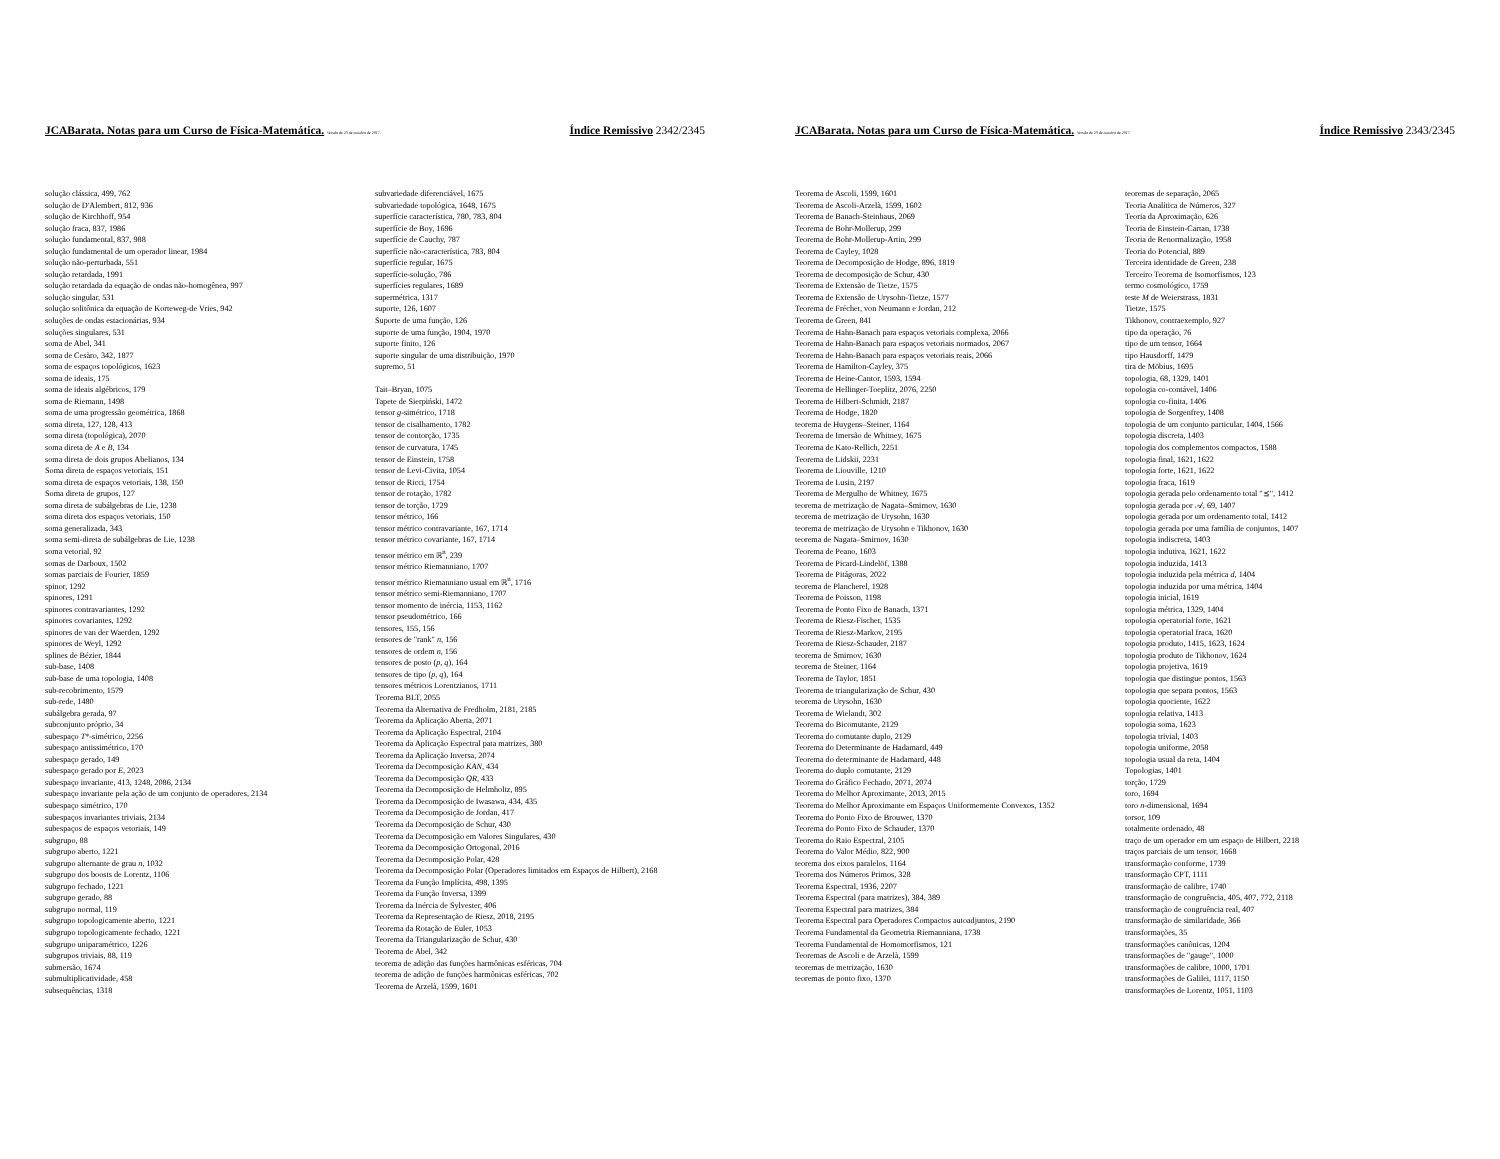JCABarata. Notas para um Curso de Física-Matemática. Versão de 23 de outubro de 2017. Índice Remissivo 2342/2345
solução clássica, 499, 762
solução de D'Alembert, 812, 936
solução de Kirchhoff, 954
solução fraca, 837, 1986
solução fundamental, 837, 988
solução fundamental de um operador linear, 1984
solução não-perturbada, 551
solução retardada, 1991
solução retardada da equação de ondas não-homogênea, 997
solução singular, 531
solução solitônica da equação de Korteweg-de Vries, 942
soluções de ondas estacionárias, 934
soluções singulares, 531
soma de Abel, 341
soma de Cesàro, 342, 1877
soma de espaços topológicos, 1623
soma de ideais, 175
soma de ideais algébricos, 179
soma de Riemann, 1498
soma de uma progressão geométrica, 1868
soma direta, 127, 128, 413
soma direta (topológica), 2070
soma direta de A e B, 134
soma direta de dois grupos Abelianos, 134
Soma direta de espaços vetoriais, 151
soma direta de espaços vetoriais, 138, 150
Soma direta de grupos, 127
soma direta de subálgebras de Lie, 1238
soma direta dos espaços vetoriais, 150
soma generalizada, 343
soma semi-direta de subálgebras de Lie, 1238
soma vetorial, 92
somas de Darboux, 1502
somas parciais de Fourier, 1859
spinor, 1292
spinores, 1291
spinores contravariantes, 1292
spinores covariantes, 1292
spinores de van der Waerden, 1292
spinores de Weyl, 1292
splines de Bézier, 1844
sub-base, 1408
sub-base de uma topologia, 1408
sub-recobrimento, 1579
sub-rede, 1480
subálgebra gerada, 97
subconjunto próprio, 34
subespaço T*-simétrico, 2256
subespaço antissimétrico, 170
subespaço gerado, 149
subespaço gerado por E, 2023
subespaço invariante, 413, 1248, 2086, 2134
subespaço invariante pela ação de um conjunto de operadores, 2134
subespaço simétrico, 170
subespaços invariantes triviais, 2134
subespaços de espaços vetoriais, 149
subgrupo, 88
subgrupo aberto, 1221
subgrupo alternante de grau n, 1032
subgrupo dos boosts de Lorentz, 1106
subgrupo fechado, 1221
subgrupo gerado, 88
subgrupo normal, 119
subgrupo topologicamente aberto, 1221
subgrupo topologicamente fechado, 1221
subgrupo uniparamétrico, 1226
subgrupos triviais, 88, 119
submersão, 1674
submultiplicatividade, 458
subsequências, 1318
subvariedade diferenciável, 1675
subvariedade topológica, 1648, 1675
superfície característica, 780, 783, 804
superfície de Boy, 1696
superfície de Cauchy, 787
superfície não-característica, 783, 804
superfície regular, 1675
superfície-solução, 786
superfícies regulares, 1689
supermétrica, 1317
suporte, 126, 1607
Suporte de uma função, 126
suporte de uma função, 1904, 1970
suporte finito, 126
suporte singular de uma distribuição, 1970
supremo, 51
Tait–Bryan, 1075
Tapete de Sierpiński, 1472
tensor g-simétrico, 1718
tensor de cisalhamento, 1782
tensor de contorção, 1735
tensor de curvatura, 1745
tensor de Einstein, 1758
tensor de Levi-Civita, 1054
tensor de Ricci, 1754
tensor de rotação, 1782
tensor de torção, 1729
tensor métrico, 166
tensor métrico contravariante, 167, 1714
tensor métrico covariante, 167, 1714
tensor métrico em ℝ<sup>n</sup>, 239
tensor métrico Riemanniano, 1707
tensor métrico Riemanniano usual em ℝ<sup>n</sup>, 1716
tensor métrico semi-Riemanniano, 1707
tensor momento de inércia, 1153, 1162
tensor pseudométrico, 166
tensores, 155, 156
tensores de "rank" n, 156
tensores de ordem n, 156
tensores de posto (p, q), 164
tensores de tipo (p, q), 164
tensores métricos Lorentzianos, 1711
Teorema BLT, 2055
Teorema da Alternativa de Fredholm, 2181, 2185
Teorema da Aplicação Aberta, 2071
Teorema da Aplicação Espectral, 2104
Teorema da Aplicação Espectral pata matrizes, 380
Teorema da Aplicação Inversa, 2074
Teorema da Decomposição KAN, 434
Teorema da Decomposição QR, 433
Teorema da Decomposição de Helmholtz, 895
Teorema da Decomposição de Iwasawa, 434, 435
Teorema da Decomposição de Jordan, 417
Teorema da Decomposição de Schur, 430
Teorema da Decomposição em Valores Singulares, 430
Teorema da Decomposição Ortogonal, 2016
Teorema da Decomposição Polar, 428
Teorema da Decomposição Polar (Operadores limitados em Espaços de Hilbert), 2168
Teorema da Função Implícita, 498, 1395
Teorema da Função Inversa, 1399
Teorema da Inércia de Sylvester, 406
Teorema da Representação de Riesz, 2018, 2195
Teorema da Rotação de Euler, 1053
Teorema da Triangularização de Schur, 430
Teorema de Abel, 342
teorema de adição das funções harmônicas esféricas, 704
teorema de adição de funções harmônicas esféricas, 702
Teorema de Arzelà, 1599, 1601
JCABarata. Notas para um Curso de Física-Matemática. Versão de 23 de outubro de 2017. Índice Remissivo 2343/2345
Teorema de Ascoli, 1599, 1601
Teorema de Ascoli-Arzelà, 1599, 1602
Teorema de Banach-Steinhaus, 2069
Teorema de Bohr-Mollerup, 299
Teorema de Bohr-Mollerup-Artin, 299
Teorema de Cayley, 1028
Teorema de Decomposição de Hodge, 896, 1819
Teorema de decomposição de Schur, 430
Teorema de Extensão de Tietze, 1575
Teorema de Extensão de Urysohn-Tietze, 1577
Teorema de Fréchet, von Neumann e Jordan, 212
Teorema de Green, 841
Teorema de Hahn-Banach para espaços vetoriais complexa, 2066
Teorema de Hahn-Banach para espaços vetoriais normados, 2067
Teorema de Hahn-Banach para espaços vetoriais reais, 2066
Teorema de Hamilton-Cayley, 375
Teorema de Heine-Cantor, 1593, 1594
Teorema de Hellinger-Toeplitz, 2076, 2250
Teorema de Hilbert-Schmidt, 2187
Teorema de Hodge, 1820
teorema de Huygens–Steiner, 1164
Teorema de Imersão de Whitney, 1675
Teorema de Kato-Rellich, 2251
Teorema de Lidskii, 2231
Teorema de Liouville, 1210
Teorema de Lusin, 2197
Teorema de Mergulho de Whitney, 1675
teorema de metrização de Nagata–Smirnov, 1630
teorema de metrização de Urysohn, 1630
teorema de metrização de Urysohn e Tikhonov, 1630
teorema de Nagata–Smirnov, 1630
Teorema de Peano, 1603
Teorema de Picard-Lindelöf, 1388
Teorema de Pitágoras, 2022
teorema de Plancherel, 1928
Teorema de Poisson, 1198
Teorema de Ponto Fixo de Banach, 1371
Teorema de Riesz-Fischer, 1535
Teorema de Riesz-Markov, 2195
Teorema de Riesz-Schauder, 2187
teorema de Smirnov, 1630
teorema de Steiner, 1164
Teorema de Taylor, 1851
Teorema de triangularização de Schur, 430
teorema de Urysohn, 1630
Teorema de Wielandt, 302
Teorema do Bicomutante, 2129
Teorema do comutante duplo, 2129
Teorema do Determinante de Hadamard, 449
Teorema do determinante de Hadamard, 448
Teorema do duplo comutante, 2129
Teorema do Gráfico Fechado, 2071, 2074
Teorema do Melhor Aproximante, 2013, 2015
Teorema do Melhor Aproximante em Espaços Uniformemente Convexos, 1352
Teorema do Ponto Fixo de Brouwer, 1370
Teorema do Ponto Fixo de Schauder, 1370
Teorema do Raio Espectral, 2105
Teorema do Valor Médio, 822, 900
teorema dos eixos paralelos, 1164
Teorema dos Números Primos, 328
Teorema Espectral, 1936, 2207
Teorema Espectral (para matrizes), 384, 389
Teorema Espectral para matrizes, 384
Teorema Espectral para Operadores Compactos autoadjuntos, 2190
Teorema Fundamental da Geometria Riemanniana, 1738
Teorema Fundamental de Homomorfismos, 121
Teoremas de Ascoli e de Arzelà, 1599
teoremas de metrização, 1630
teoremas de ponto fixo, 1370
teoremas de separação, 2065
Teoria Analítica de Números, 327
Teoria da Aproximação, 626
Teoria de Einstein-Cartan, 1738
Teoria de Renormalização, 1958
Teoria do Potencial, 889
Terceira identidade de Green, 238
Terceiro Teorema de Isomorfismos, 123
termo cosmológico, 1759
teste M de Weierstrass, 1831
Tietze, 1575
Tikhonov, contraexemplo, 927
tipo da operação, 76
tipo de um tensor, 1664
tipo Hausdorff, 1479
tira de Möbius, 1695
topologia, 68, 1329, 1401
topologia co-contável, 1406
topologia co-finita, 1406
topologia de Sorgenfrey, 1408
topologia de um conjunto particular, 1404, 1566
topologia discreta, 1403
topologia dos complementos compactos, 1588
topologia final, 1621, 1622
topologia forte, 1621, 1622
topologia fraca, 1619
topologia gerada pelo ordenamento total "⪯", 1412
topologia gerada por 𝒜, 69, 1407
topologia gerada por um ordenamento total, 1412
topologia gerada por uma família de conjuntos, 1407
topologia indiscreta, 1403
topologia indutiva, 1621, 1622
topologia induzida, 1413
topologia induzida pela métrica d, 1404
topologia induzida por uma métrica, 1404
topologia inicial, 1619
topologia métrica, 1329, 1404
topologia operatorial forte, 1621
topologia operatorial fraca, 1620
topologia produto, 1415, 1623, 1624
topologia produto de Tikhonov, 1624
topologia projetiva, 1619
topologia que distingue pontos, 1563
topologia que separa pontos, 1563
topologia quociente, 1622
topologia relativa, 1413
topologia soma, 1623
topologia trivial, 1403
topologia uniforme, 2058
topologia usual da reta, 1404
Topologias, 1401
torção, 1729
toro, 1694
toro n-dimensional, 1694
torsor, 109
totalmente ordenado, 48
traço de um operador em um espaço de Hilbert, 2218
traços parciais de um tensor, 1668
transformação conforme, 1739
transformação CPT, 1111
transformação de calibre, 1740
transformação de congruência, 405, 407, 772, 2118
transformação de congruência real, 407
transformação de similaridade, 366
transformações, 35
transformações canônicas, 1204
transformações de "gauge", 1000
transformações de calibre, 1000, 1701
transformações de Galilei, 1117, 1150
transformações de Lorentz, 1051, 1103